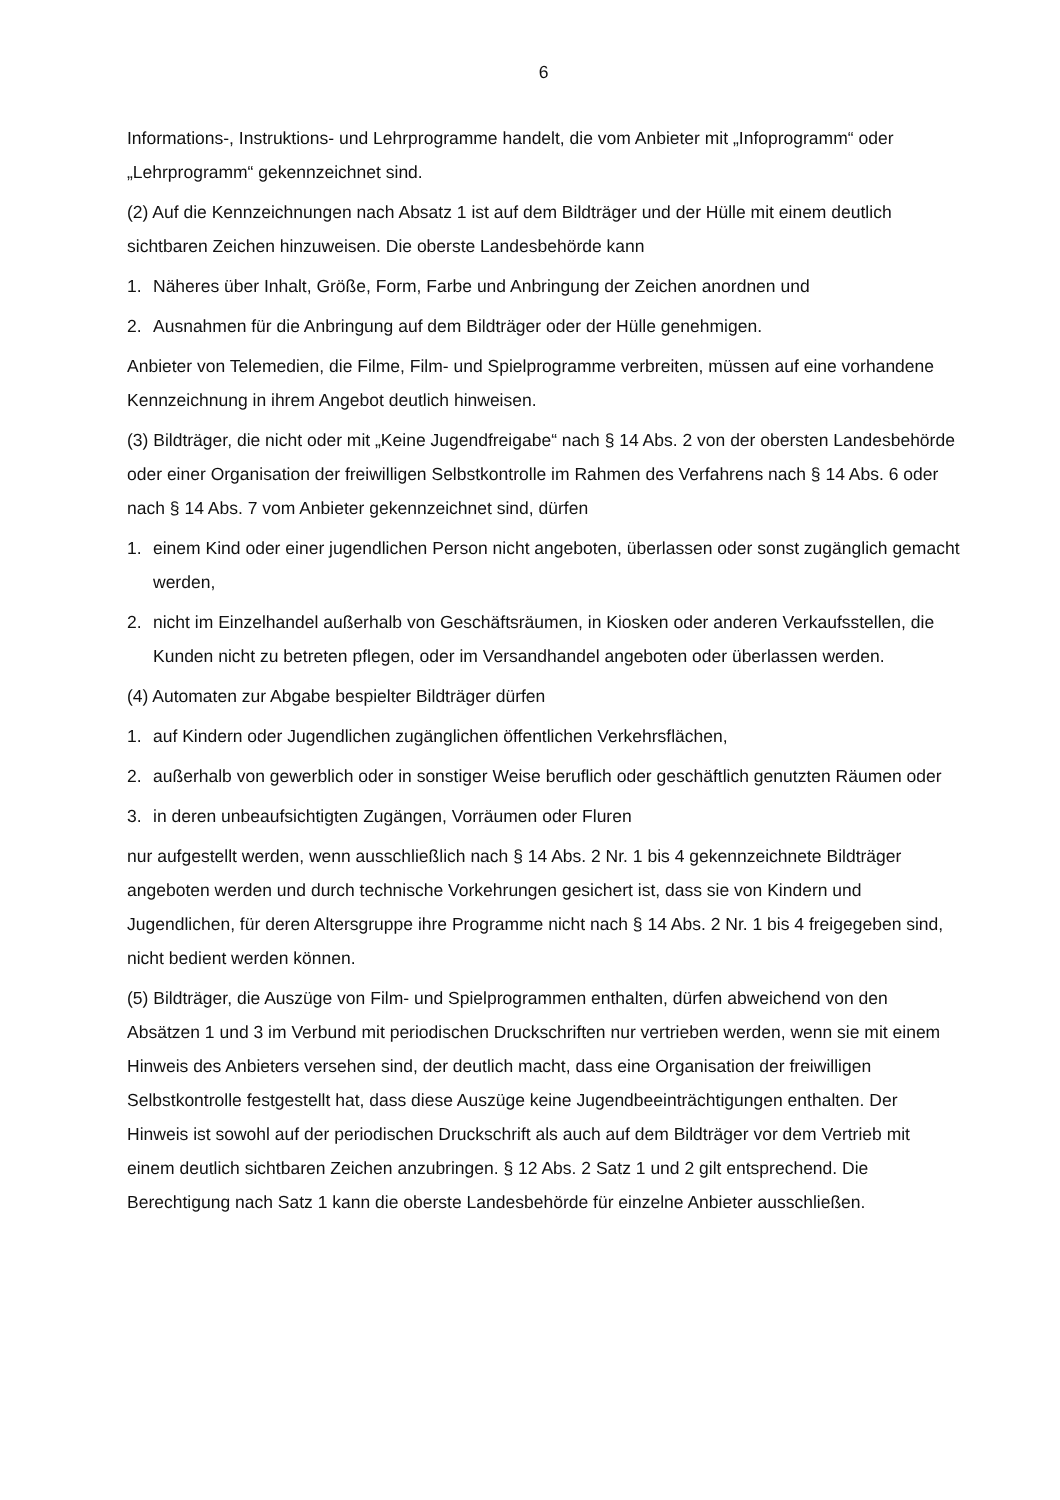6
Informations-, Instruktions- und Lehrprogramme handelt, die vom Anbieter mit „Infoprogramm“ oder „Lehrprogramm“ gekennzeichnet sind.
(2) Auf die Kennzeichnungen nach Absatz 1 ist auf dem Bildträger und der Hülle mit einem deutlich sichtbaren Zeichen hinzuweisen. Die oberste Landesbehörde kann
1. Näheres über Inhalt, Größe, Form, Farbe und Anbringung der Zeichen anordnen und
2. Ausnahmen für die Anbringung auf dem Bildträger oder der Hülle genehmigen.
Anbieter von Telemedien, die Filme, Film- und Spielprogramme verbreiten, müssen auf eine vorhandene Kennzeichnung in ihrem Angebot deutlich hinweisen.
(3) Bildträger, die nicht oder mit „Keine Jugendfreigabe“ nach § 14 Abs. 2 von der obersten Landesbehörde oder einer Organisation der freiwilligen Selbstkontrolle im Rahmen des Verfahrens nach § 14 Abs. 6 oder nach § 14 Abs. 7 vom Anbieter gekennzeichnet sind, dürfen
1. einem Kind oder einer jugendlichen Person nicht angeboten, überlassen oder sonst zugänglich gemacht werden,
2. nicht im Einzelhandel außerhalb von Geschäftsräumen, in Kiosken oder anderen Verkaufsstellen, die Kunden nicht zu betreten pflegen, oder im Versandhandel angeboten oder überlassen werden.
(4) Automaten zur Abgabe bespielter Bildträger dürfen
1. auf Kindern oder Jugendlichen zugänglichen öffentlichen Verkehrsflächen,
2. außerhalb von gewerblich oder in sonstiger Weise beruflich oder geschäftlich genutzten Räumen oder
3. in deren unbeaufsichtigten Zugängen, Vorräumen oder Fluren
nur aufgestellt werden, wenn ausschließlich nach § 14 Abs. 2 Nr. 1 bis 4 gekennzeichnete Bildträger angeboten werden und durch technische Vorkehrungen gesichert ist, dass sie von Kindern und Jugendlichen, für deren Altersgruppe ihre Programme nicht nach § 14 Abs. 2 Nr. 1 bis 4 freigegeben sind, nicht bedient werden können.
(5) Bildträger, die Auszüge von Film- und Spielprogrammen enthalten, dürfen abweichend von den Absätzen 1 und 3 im Verbund mit periodischen Druckschriften nur vertrieben werden, wenn sie mit einem Hinweis des Anbieters versehen sind, der deutlich macht, dass eine Organisation der freiwilligen Selbstkontrolle festgestellt hat, dass diese Auszüge keine Jugendbeeinträchtigungen enthalten. Der Hinweis ist sowohl auf der periodischen Druckschrift als auch auf dem Bildträger vor dem Vertrieb mit einem deutlich sichtbaren Zeichen anzubringen. § 12 Abs. 2 Satz 1 und 2 gilt entsprechend. Die Berechtigung nach Satz 1 kann die oberste Landesbehörde für einzelne Anbieter ausschließen.